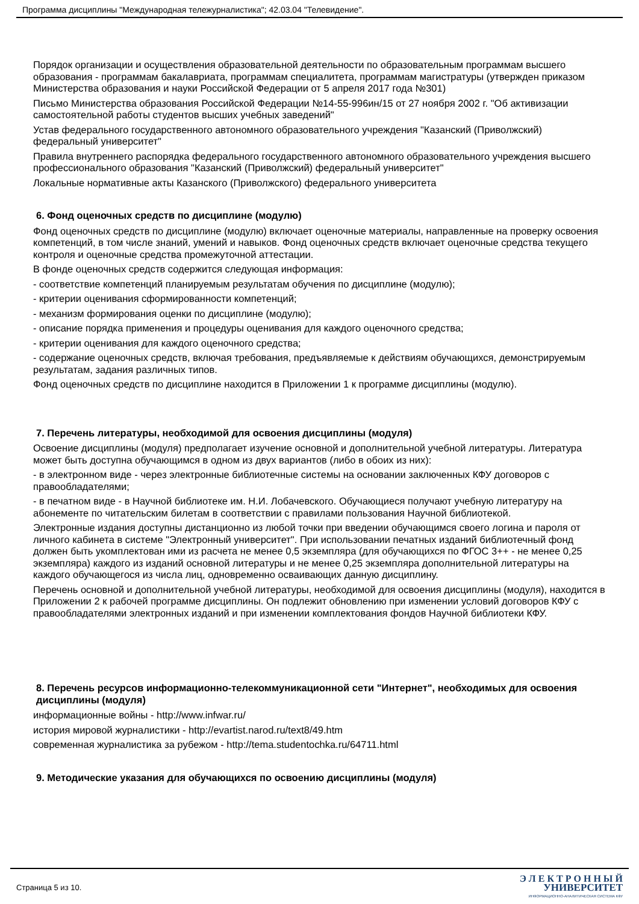Программа дисциплины "Международная тележурналистика"; 42.03.04 "Телевидение".
Порядок организации и осуществления образовательной деятельности по образовательным программам высшего образования - программам бакалавриата, программам специалитета, программам магистратуры (утвержден приказом Министерства образования и науки Российской Федерации от 5 апреля 2017 года №301)
Письмо Министерства образования Российской Федерации №14-55-996ин/15 от 27 ноября 2002 г. "Об активизации самостоятельной работы студентов высших учебных заведений"
Устав федерального государственного автономного образовательного учреждения "Казанский (Приволжский) федеральный университет"
Правила внутреннего распорядка федерального государственного автономного образовательного учреждения высшего профессионального образования "Казанский (Приволжский) федеральный университет"
Локальные нормативные акты Казанского (Приволжского) федерального университета
6. Фонд оценочных средств по дисциплине (модулю)
Фонд оценочных средств по дисциплине (модулю) включает оценочные материалы, направленные на проверку освоения компетенций, в том числе знаний, умений и навыков. Фонд оценочных средств включает оценочные средства текущего контроля и оценочные средства промежуточной аттестации.
В фонде оценочных средств содержится следующая информация:
- соответствие компетенций планируемым результатам обучения по дисциплине (модулю);
- критерии оценивания сформированности компетенций;
- механизм формирования оценки по дисциплине (модулю);
- описание порядка применения и процедуры оценивания для каждого оценочного средства;
- критерии оценивания для каждого оценочного средства;
- содержание оценочных средств, включая требования, предъявляемые к действиям обучающихся, демонстрируемым результатам, задания различных типов.
Фонд оценочных средств по дисциплине находится в Приложении 1 к программе дисциплины (модулю).
7. Перечень литературы, необходимой для освоения дисциплины (модуля)
Освоение дисциплины (модуля) предполагает изучение основной и дополнительной учебной литературы. Литература может быть доступна обучающимся в одном из двух вариантов (либо в обоих из них):
- в электронном виде - через электронные библиотечные системы на основании заключенных КФУ договоров с правообладателями;
- в печатном виде - в Научной библиотеке им. Н.И. Лобачевского. Обучающиеся получают учебную литературу на абонементе по читательским билетам в соответствии с правилами пользования Научной библиотекой.
Электронные издания доступны дистанционно из любой точки при введении обучающимся своего логина и пароля от личного кабинета в системе "Электронный университет". При использовании печатных изданий библиотечный фонд должен быть укомплектован ими из расчета не менее 0,5 экземпляра (для обучающихся по ФГОС 3++ - не менее 0,25 экземпляра) каждого из изданий основной литературы и не менее 0,25 экземпляра дополнительной литературы на каждого обучающегося из числа лиц, одновременно осваивающих данную дисциплину.
Перечень основной и дополнительной учебной литературы, необходимой для освоения дисциплины (модуля), находится в Приложении 2 к рабочей программе дисциплины. Он подлежит обновлению при изменении условий договоров КФУ с правообладателями электронных изданий и при изменении комплектования фондов Научной библиотеки КФУ.
8. Перечень ресурсов информационно-телекоммуникационной сети "Интернет", необходимых для освоения дисциплины (модуля)
информационные войны - http://www.infwar.ru/
история мировой журналистики - http://evartist.narod.ru/text8/49.htm
современная журналистика за рубежом - http://tema.studentochka.ru/64711.html
9. Методические указания для обучающихся по освоению дисциплины (модуля)
Страница 5 из 10.
Э Л Е К Т Р О Н Н Ы Й
УНИВЕРСИТЕТ
ИНФОРМАЦИОННО-АНАЛИТИЧЕСКАЯ СИСТЕМА КФУ